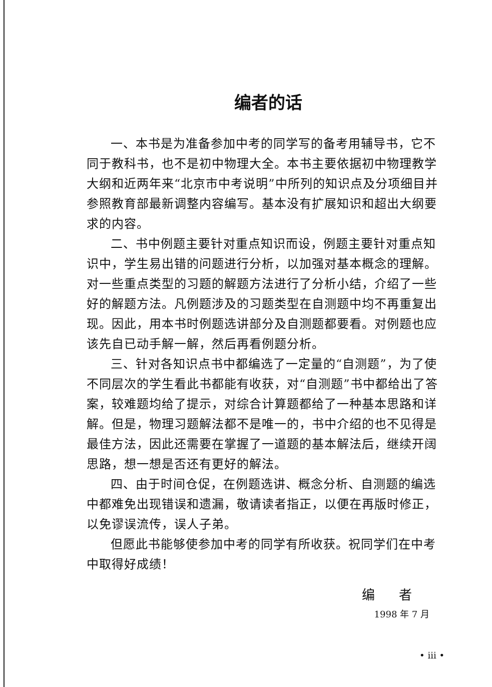编者的话
一、本书是为准备参加中考的同学写的备考用辅导书，它不同于教科书，也不是初中物理大全。本书主要依据初中物理教学大纲和近两年来“北京市中考说明”中所列的知识点及分项细目并参照教育部最新调整内容编写。基本没有扩展知识和超出大纲要求的内容。
二、书中例题主要针对重点知识而设，例题主要针对重点知识中，学生易出错的问题进行分析，以加强对基本概念的理解。对一些重点类型的习题的解题方法进行了分析小结，介绍了一些好的解题方法。凡例题涉及的习题类型在自测题中均不再重复出现。因此，用本书时例题选讲部分及自测题都要看。对例题也应该先自已动手解一解，然后再看例题分析。
三、针对各知识点书中都编选了一定量的“自测题”，为了使不同层次的学生看此书都能有收获，对“自测题”书中都给出了答案，较难题均给了提示，对综合计算题都给了一种基本思路和详解。但是，物理习题解法都不是唯一的，书中介绍的也不见得是最佳方法，因此还需要在掌握了一道题的基本解法后，继续开阔思路，想一想是否还有更好的解法。
四、由于时间仓促，在例题选讲、概念分析、自测题的编选中都难免出现错误和遗漏，敬请读者指正，以便在再版时修正，以免谬误流传，误人子弟。
但愿此书能够使参加中考的同学有所收获。祝同学们在中考中取得好成绩！
编 者
1998 年 7 月
• iii •